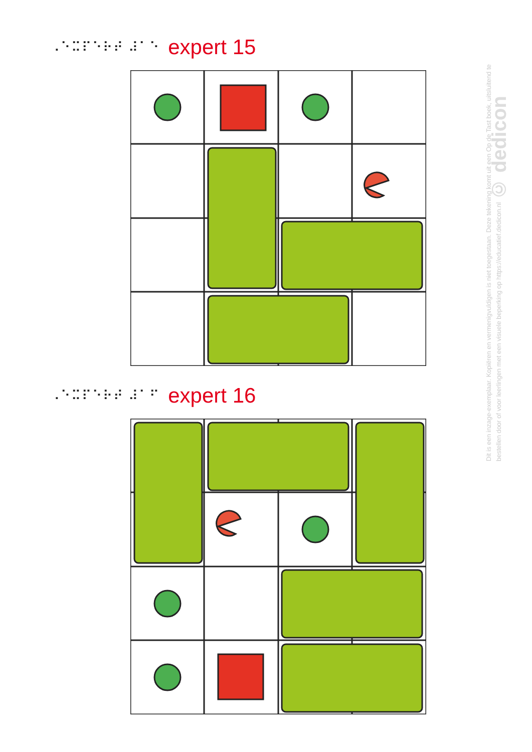⠠⠑⠭⠏⠑⠗⠞ ⠼⠁⠑ expert 15
⠠⠑⠭⠏⠑⠗⠞ ⠼⠁⠋ expert 16
Dit is een inzage-exemplaar. Kopiëren en vermenigvuldigen is niet toegestaan. Deze tekening komt uit een Op de Tast boek, uitsluitend te bestellen door of voor leerlingen met een visuele beperking op https://educatief.dedicon.nl © dedicon